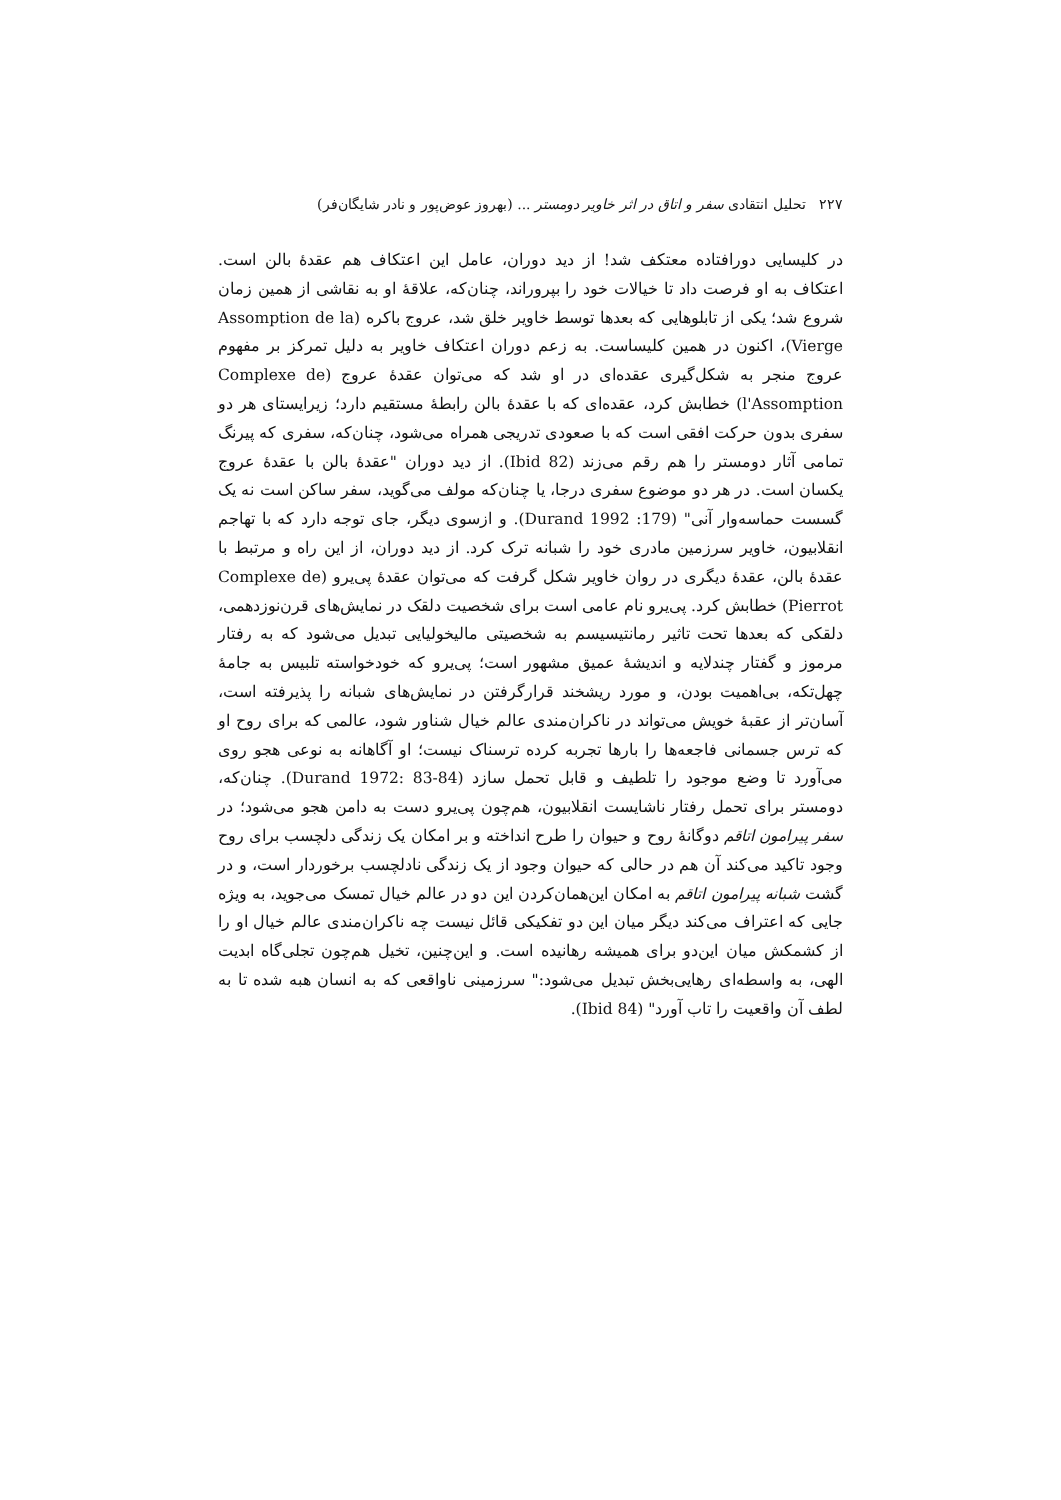۲۲۷ تحلیل انتقادی سفر و اتاق در اثر خاویر دومستر ... (بهروز عوض‌پور و نادر شایگان‌فر)
در کلیسایی دورافتاده معتکف شد! از دید دوران، عامل این اعتکاف هم عقدهٔ بالن است. اعتکاف به او فرصت داد تا خیالات خود را بپروراند، چنان‌که، علاقهٔ او به نقاشی از همین زمان شروع شد؛ یکی از تابلوهایی که بعدها توسط خاویر خلق شد، عروج باکره (Assomption de la Vierge)، اکنون در همین کلیساست. به زعم دوران اعتکاف خاویر به دلیل تمرکز بر مفهوم عروج منجر به شکل‌گیری عقده‌ای در او شد که می‌توان عقدهٔ عروج (Complexe de l'Assomption) خطابش کرد، عقده‌ای که با عقدهٔ بالن رابطهٔ مستقیم دارد؛ زیرایستای هر دو سفری بدون حرکت افقی است که با صعودی تدریجی همراه می‌شود، چنان‌که، سفری که پیرنگ تمامی آثار دومستر را هم رقم می‌زند (Ibid 82). از دید دوران "عقدهٔ بالن با عقدهٔ عروج یکسان است. در هر دو موضوع سفری درجا، یا چنان‌که مولف می‌گوید، سفر ساکن است نه یک گسست حماسه‌وار آنی" (Durand 1992 :179). و ازسوی دیگر، جای توجه دارد که با تهاجم انقلابیون، خاویر سرزمین مادری خود را شبانه ترک کرد. از دید دوران، از این راه و مرتبط با عقدهٔ بالن، عقدهٔ دیگری در روان خاویر شکل گرفت که می‌توان عقدهٔ پی‌یرو (Complexe de Pierrot) خطابش کرد. پی‌یرو نام عامی است برای شخصیت دلقک در نمایش‌های قرن‌نوزدهمی، دلقکی که بعدها تحت تاثیر رمانتیسیسم به شخصیتی مالیخولیایی تبدیل می‌شود که به رفتار مرموز و گفتار چندلایه و اندیشهٔ عمیق مشهور است؛ پی‌یرو که خودخواسته تلبیس به جامهٔ چهل‌تکه، بی‌اهمیت بودن، و مورد ریشخند قرارگرفتن در نمایش‌های شبانه را پذیرفته است، آسان‌تر از عقبهٔ خویش می‌تواند در ناکران‌مندی عالم خیال شناور شود، عالمی که برای روح او که ترس جسمانی فاجعه‌ها را بارها تجربه کرده ترسناک نیست؛ او آگاهانه به نوعی هجو روی می‌آورد تا وضع موجود را تلطیف و قابل تحمل سازد (Durand 1972: 83-84). چنان‌که، دومستر برای تحمل رفتار ناشایست انقلابیون، هم‌چون پی‌یرو دست به دامن هجو می‌شود؛ در سفر پیرامون اتاقم دوگانهٔ روح و حیوان را طرح انداخته و بر امکان یک زندگی دلچسب برای روح وجود تاکید می‌کند آن هم در حالی که حیوان وجود از یک زندگی نادلچسب برخوردار است، و در گشت شبانه پیرامون اتاقم به امکان این‌همان‌کردن این دو در عالم خیال تمسک می‌جوید، به ویژه جایی که اعتراف می‌کند دیگر میان این دو تفکیکی قائل نیست چه ناکران‌مندی عالم خیال او را از کشمکش میان این‌دو برای همیشه رهانیده است. و این‌چنین، تخیل هم‌چون تجلی‌گاه ابدیت الهی، به واسطه‌ای رهایی‌بخش تبدیل می‌شود:" سرزمینی ناواقعی که به انسان هبه شده تا به لطف آن واقعیت را تاب آورد" (Ibid 84).